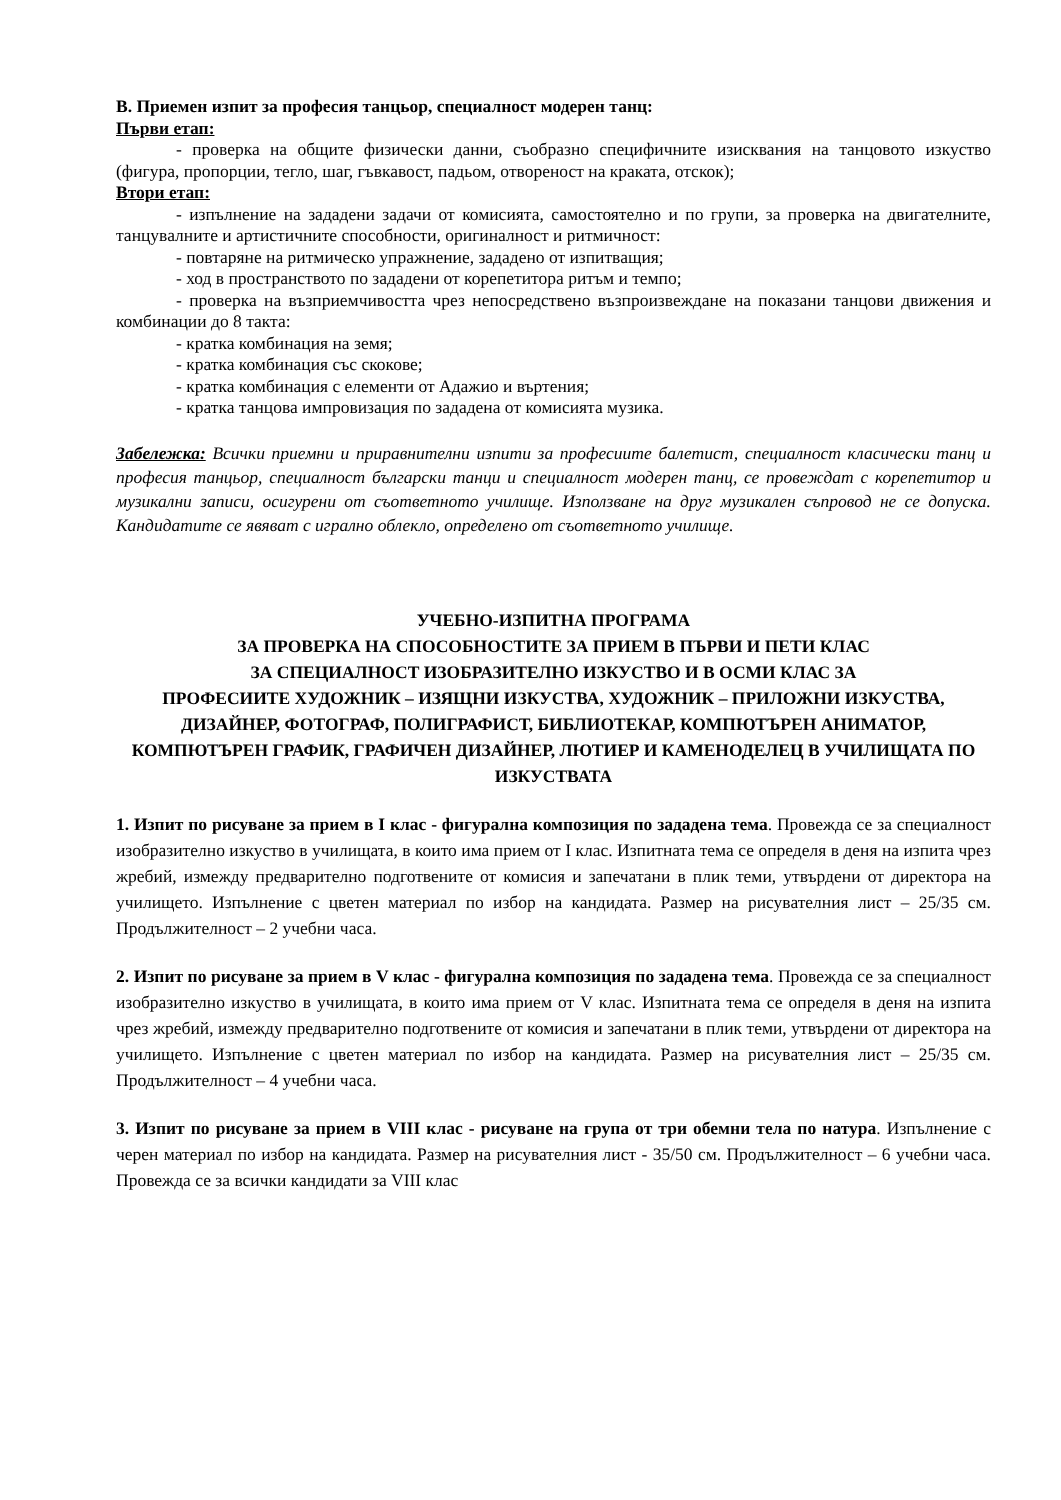В. Приемен изпит за професия танцьор, специалност модерен танц:
Първи етап:
- проверка на общите физически данни, съобразно специфичните изисквания на танцовото изкуство (фигура, пропорции, тегло, шаг, гъвкавост, падьом, отвореност на краката, отскок);
Втори етап:
- изпълнение на зададени задачи от комисията, самостоятелно и по групи, за проверка на двигателните, танцувалните и артистичните способности, оригиналност и ритмичност:
- повтаряне на ритмическо упражнение, зададено от изпитващия;
- ход в пространството по зададени от корепетитора ритъм и темпо;
- проверка на възприемчивостта чрез непосредствено възпроизвеждане на показани танцови движения и комбинации до 8 такта:
- кратка комбинация на земя;
- кратка комбинация със скокове;
- кратка комбинация с елементи от Адажио и въртения;
- кратка танцова импровизация по зададена от комисията музика.
Забележка: Всички приемни и приравнителни изпити за професиите балетист, специалност класически танц и професия танцьор, специалност български танци и специалност модерен танц, се провеждат с корепетитор и музикални записи, осигурени от съответното училище. Използване на друг музикален съпровод не се допуска. Кандидатите се явяват с игрално облекло, определено от съответното училище.
УЧЕБНО-ИЗПИТНА ПРОГРАМА
ЗА ПРОВЕРКА НА СПОСОБНОСТИТЕ ЗА ПРИЕМ В ПЪРВИ И ПЕТИ КЛАС
ЗА СПЕЦИАЛНОСТ ИЗОБРАЗИТЕЛНО ИЗКУСТВО И В ОСМИ КЛАС ЗА
ПРОФЕСИИТЕ ХУДОЖНИК – ИЗЯЩНИ ИЗКУСТВА, ХУДОЖНИК – ПРИЛОЖНИ ИЗКУСТВА, ДИЗАЙНЕР, ФОТОГРАФ, ПОЛИГРАФИСТ, БИБЛИОТЕКАР, КОМПЮТЪРЕН АНИМАТОР, КОМПЮТЪРЕН ГРАФИК, ГРАФИЧЕН ДИЗАЙНЕР, ЛЮТИЕР И КАМЕНОДЕЛЕЦ В УЧИЛИЩАТА ПО ИЗКУСТВАТА
1. Изпит по рисуване за прием в I клас - фигурална композиция по зададена тема. Провежда се за специалност изобразително изкуство в училищата, в които има прием от I клас. Изпитната тема се определя в деня на изпита чрез жребий, измежду предварително подготвените от комисия и запечатани в плик теми, утвърдени от директора на училището. Изпълнение с цветен материал по избор на кандидата. Размер на рисувателния лист – 25/35 см. Продължителност – 2 учебни часа.
2. Изпит по рисуване за прием в V клас - фигурална композиция по зададена тема. Провежда се за специалност изобразително изкуство в училищата, в които има прием от V клас. Изпитната тема се определя в деня на изпита чрез жребий, измежду предварително подготвените от комисия и запечатани в плик теми, утвърдени от директора на училището. Изпълнение с цветен материал по избор на кандидата. Размер на рисувателния лист – 25/35 см. Продължителност – 4 учебни часа.
3. Изпит по рисуване за прием в VIII клас - рисуване на група от три обемни тела по натура. Изпълнение с черен материал по избор на кандидата. Размер на рисувателния лист - 35/50 см. Продължителност – 6 учебни часа. Провежда се за всички кандидати за VIII клас